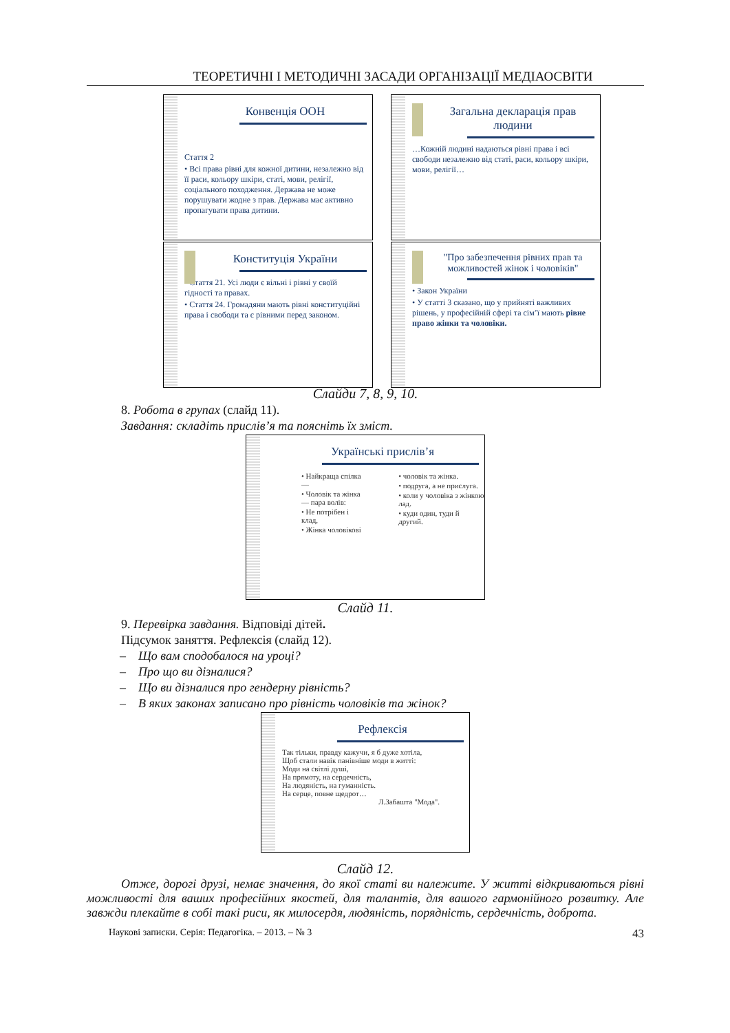ТЕОРЕТИЧНІ І МЕТОДИЧНІ ЗАСАДИ ОРГАНІЗАЦІЇ МЕДІАОСВІТИ
Конвенція ООН
Стаття 2
• Всі права рівні для кожної дитини, незалежно від її раси, кольору шкіри, статі, мови, релігії, соціального походження. Держава не може порушувати жодне з прав. Держава має активно пропагувати права дитини.
Загальна декларація прав людини
…Кожній людині надаються рівні права і всі свободи незалежно від статі, раси, кольору шкіри, мови, релігії…
Конституція України
• Стаття 21. Усі люди є вільні і рівні у своїй гідності та правах.
• Стаття 24. Громадяни мають рівні конституційні права і свободи та є рівними перед законом.
"Про забезпечення рівних прав та можливостей жінок і чоловіків"
• Закон України
• У статті 3 сказано, що у прийняті важливих рішень, у професійній сфері та сім’ї мають рівне право жінки та чоловіки.
Слайди 7, 8, 9, 10.
8. Робота в групах (слайд 11).
Завдання: складіть прислів’я та поясніть їх зміст.
Українські прислів’я
• Найкраща спілка —
• Чоловік та жінка — пара волів:
• Не потрібен і клад,
• Жінка чоловікові
• чоловік та жінка.
• подруга, а не прислуга.
• коли у чоловіка з жінкою лад.
• куди один, туди й другий.
Слайд 11.
9. Перевірка завдання. Відповіді дітей.
Підсумок заняття. Рефлексія (слайд 12).
– Що вам сподобалося на уроці?
– Про що ви дізналися?
– Що ви дізналися про гендерну рівність?
– В яких законах записано про рівність чоловіків та жінок?
Рефлексія
Так тільки, правду кажучи, я б дуже хотіла,
Щоб стали навік панівніше моди в житті:
Моди на світлі душі,
На прямоту, на сердечність,
На людяність, на гуманність.
На серце, повне щедрот…
Л.Забашта "Мода".
Слайд 12.
Отже, дорогі друзі, немає значення, до якої статі ви належите. У житті відкриваються рівні можливості для ваших професійних якостей, для талантів, для вашого гармонійного розвитку. Але завжди плекайте в собі такі риси, як милосердя, людяність, порядність, сердечність, доброта.
Наукові записки. Серія: Педагогіка. – 2013. – № 3 43